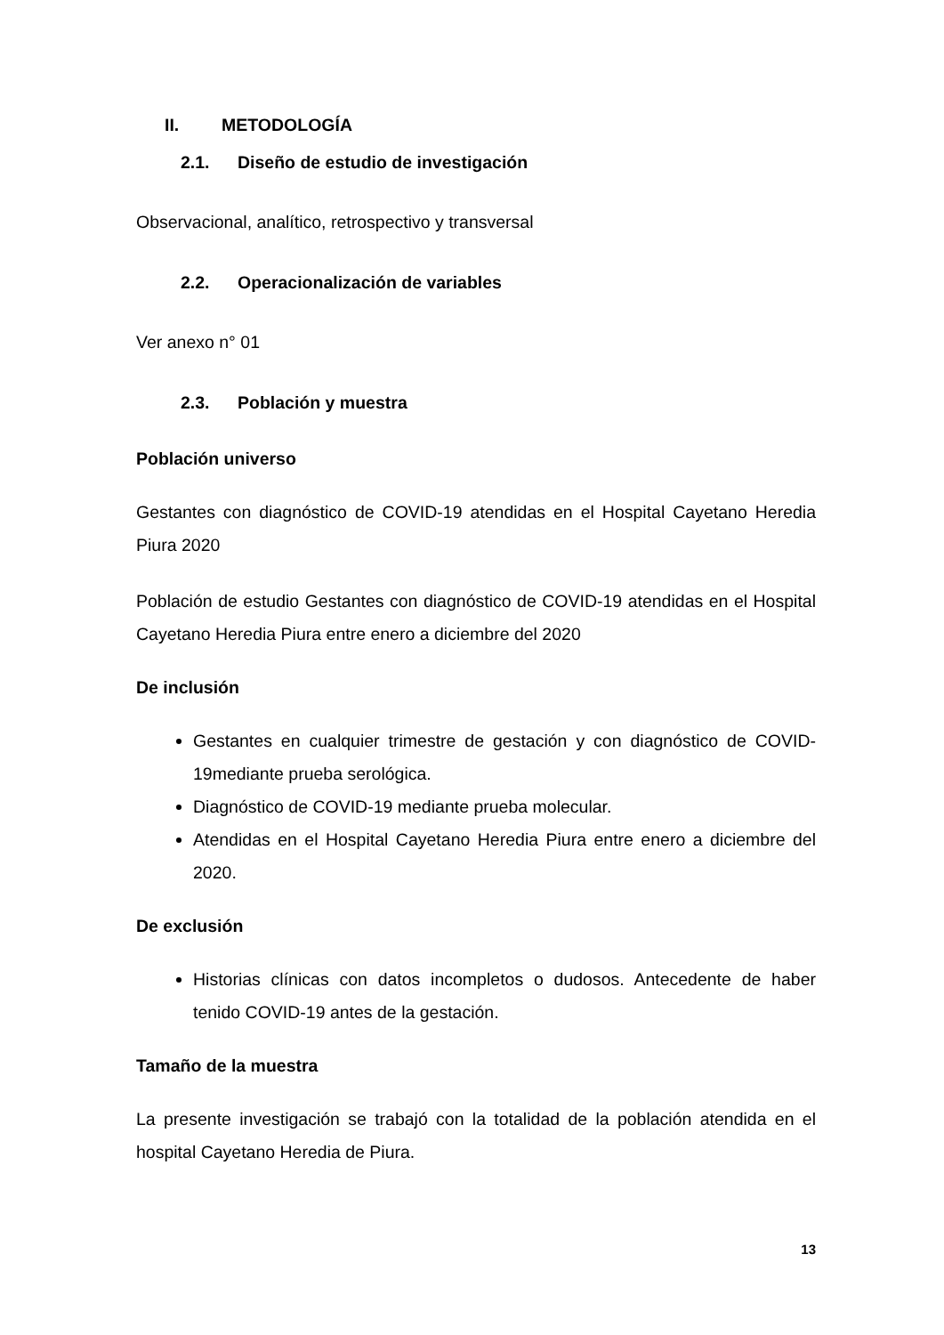II. METODOLOGÍA
2.1. Diseño de estudio de investigación
Observacional, analítico, retrospectivo y transversal
2.2. Operacionalización de variables
Ver anexo n° 01
2.3. Población y muestra
Población universo
Gestantes con diagnóstico de COVID-19 atendidas en el Hospital Cayetano Heredia Piura 2020
Población de estudio Gestantes con diagnóstico de COVID-19 atendidas en el Hospital Cayetano Heredia Piura entre enero a diciembre del 2020
De inclusión
Gestantes en cualquier trimestre de gestación y con diagnóstico de COVID-19mediante prueba serológica.
Diagnóstico de COVID-19 mediante prueba molecular.
Atendidas en el Hospital Cayetano Heredia Piura entre enero a diciembre del 2020.
De exclusión
Historias clínicas con datos incompletos o dudosos. Antecedente de haber tenido COVID-19 antes de la gestación.
Tamaño de la muestra
La presente investigación se trabajó con la totalidad de la población atendida en el hospital Cayetano Heredia de Piura.
13